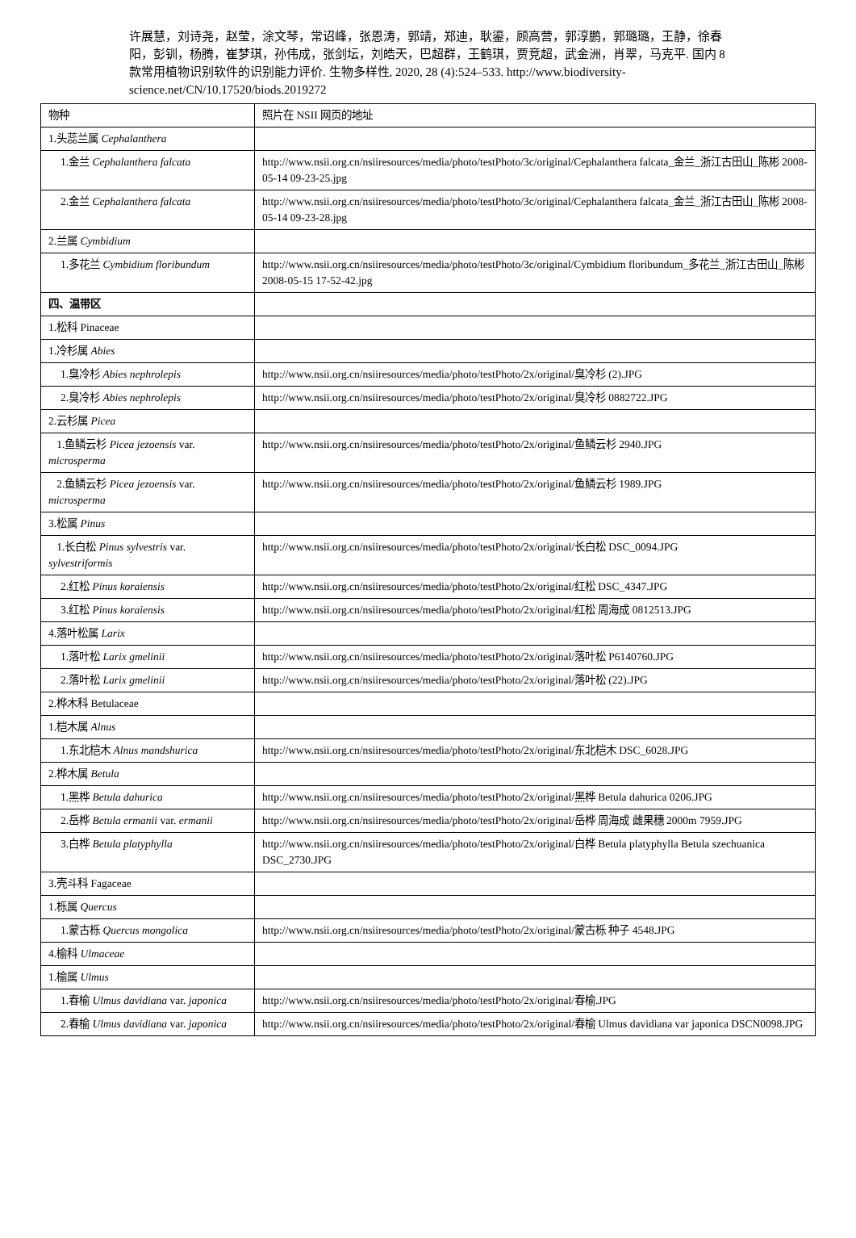许展慧，刘诗尧，赵莹，涂文琴，常诏峰，张恩涛，郭靖，郑迪，耿鎏，顾高营，郭淳鹏，郭璐璐，王静，徐春阳，彭钏，杨腾，崔梦琪，孙伟成，张剑坛，刘皓天，巴超群，王鹤琪，贾竞超，武金洲，肖翠，马克平. 国内 8 款常用植物识别软件的识别能力评价. 生物多样性, 2020, 28 (4):524–533. http://www.biodiversity-science.net/CN/10.17520/biods.2019272
| 物种 | 照片在 NSII 网页的地址 |
| 1.头蕊兰属 Cephalanthera | |
| 1.金兰 Cephalanthera falcata | http://www.nsii.org.cn/nsiiresources/media/photo/testPhoto/3c/original/Cephalanthera falcata_金兰_浙江古田山_陈彬 2008-05-14 09-23-25.jpg |
| 2.金兰 Cephalanthera falcata | http://www.nsii.org.cn/nsiiresources/media/photo/testPhoto/3c/original/Cephalanthera falcata_金兰_浙江古田山_陈彬 2008-05-14 09-23-28.jpg |
| 2.兰属 Cymbidium | |
| 1.多花兰 Cymbidium floribundum | http://www.nsii.org.cn/nsiiresources/media/photo/testPhoto/3c/original/Cymbidium floribundum_多花兰_浙江古田山_陈彬 2008-05-15 17-52-42.jpg |
| 四、温带区 | |
| 1.松科 Pinaceae | |
| 1.冷杉属 Abies | |
| 1.臭冷杉 Abies nephrolepis | http://www.nsii.org.cn/nsiiresources/media/photo/testPhoto/2x/original/臭冷杉 (2).JPG |
| 2.臭冷杉 Abies nephrolepis | http://www.nsii.org.cn/nsiiresources/media/photo/testPhoto/2x/original/臭冷杉 0882722.JPG |
| 2.云杉属 Picea | |
| 1.鱼鳞云杉 Picea jezoensis var. microsperma | http://www.nsii.org.cn/nsiiresources/media/photo/testPhoto/2x/original/鱼鳞云杉 2940.JPG |
| 2.鱼鳞云杉 Picea jezoensis var. microsperma | http://www.nsii.org.cn/nsiiresources/media/photo/testPhoto/2x/original/鱼鳞云杉 1989.JPG |
| 3.松属 Pinus | |
| 1.长白松 Pinus sylvestris var. sylvestriformis | http://www.nsii.org.cn/nsiiresources/media/photo/testPhoto/2x/original/长白松 DSC_0094.JPG |
| 2.红松 Pinus koraiensis | http://www.nsii.org.cn/nsiiresources/media/photo/testPhoto/2x/original/红松 DSC_4347.JPG |
| 3.红松 Pinus koraiensis | http://www.nsii.org.cn/nsiiresources/media/photo/testPhoto/2x/original/红松 周海成 0812513.JPG |
| 4.落叶松属 Larix | |
| 1.落叶松 Larix gmelinii | http://www.nsii.org.cn/nsiiresources/media/photo/testPhoto/2x/original/落叶松 P6140760.JPG |
| 2.落叶松 Larix gmelinii | http://www.nsii.org.cn/nsiiresources/media/photo/testPhoto/2x/original/落叶松 (22).JPG |
| 2.桦木科 Betulaceae | |
| 1.桤木属 Alnus | |
| 1.东北桤木 Alnus mandshurica | http://www.nsii.org.cn/nsiiresources/media/photo/testPhoto/2x/original/东北桤木 DSC_6028.JPG |
| 2.桦木属 Betula | |
| 1.黑桦 Betula dahurica | http://www.nsii.org.cn/nsiiresources/media/photo/testPhoto/2x/original/黑桦 Betula dahurica 0206.JPG |
| 2.岳桦 Betula ermanii var. ermanii | http://www.nsii.org.cn/nsiiresources/media/photo/testPhoto/2x/original/岳桦 周海成 雌果穗 2000m 7959.JPG |
| 3.白桦 Betula platyphylla | http://www.nsii.org.cn/nsiiresources/media/photo/testPhoto/2x/original/白桦 Betula platyphylla Betula szechuanica DSC_2730.JPG |
| 3.壳斗科 Fagaceae | |
| 1.栎属 Quercus | |
| 1.蒙古栎 Quercus mongolica | http://www.nsii.org.cn/nsiiresources/media/photo/testPhoto/2x/original/蒙古栎 种子 4548.JPG |
| 4.榆科 Ulmaceae | |
| 1.榆属 Ulmus | |
| 1.春榆 Ulmus davidiana var. japonica | http://www.nsii.org.cn/nsiiresources/media/photo/testPhoto/2x/original/春榆.JPG |
| 2.春榆 Ulmus davidiana var. japonica | http://www.nsii.org.cn/nsiiresources/media/photo/testPhoto/2x/original/春榆 Ulmus davidiana var japonica DSCN0098.JPG |